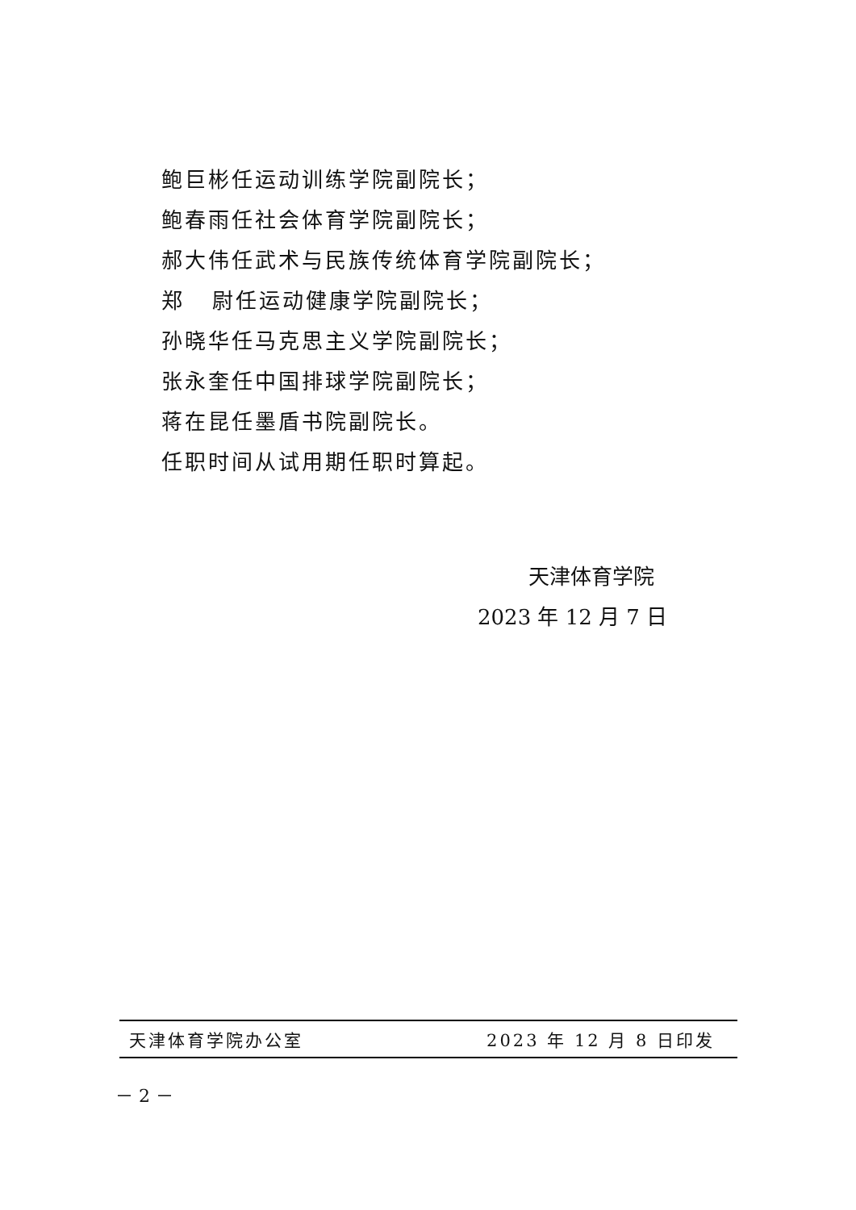鲍巨彬任运动训练学院副院长；
鲍春雨任社会体育学院副院长；
郝大伟任武术与民族传统体育学院副院长；
郑 尉任运动健康学院副院长；
孙晓华任马克思主义学院副院长；
张永奎任中国排球学院副院长；
蒋在昆任墨盾书院副院长。
任职时间从试用期任职时算起。
天津体育学院
2023 年 12 月 7 日
天津体育学院办公室 2023 年 12 月 8 日印发
－ 2 －